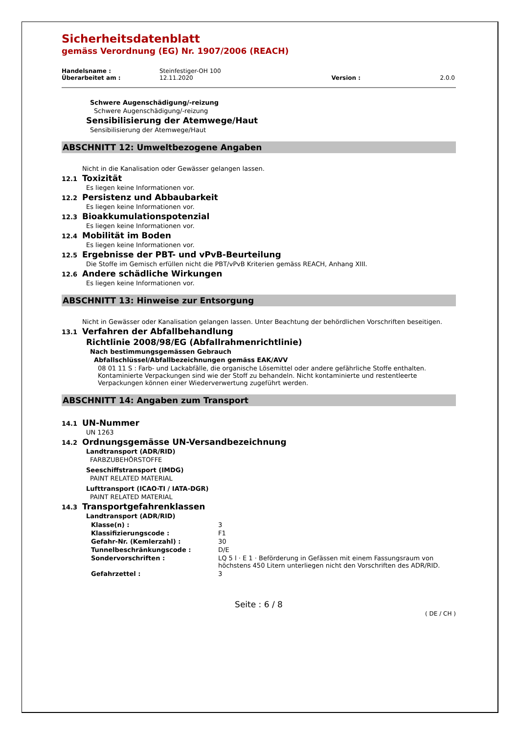Sicherheitsdatenblatt
gemäss Verordnung (EG) Nr. 1907/2006 (REACH)
| Handelsname : | Steinfestiger-OH 100 | | |
| Überarbeitet am : | 12.11.2020 | Version : | 2.0.0 |
Schwere Augenschädigung/-reizung
Schwere Augenschädigung/-reizung
Sensibilisierung der Atemwege/Haut
Sensibilisierung der Atemwege/Haut
ABSCHNITT 12: Umweltbezogene Angaben
Nicht in die Kanalisation oder Gewässer gelangen lassen.
12.1 Toxizität
Es liegen keine Informationen vor.
12.2 Persistenz und Abbaubarkeit
Es liegen keine Informationen vor.
12.3 Bioakkumulationspotenzial
Es liegen keine Informationen vor.
12.4 Mobilität im Boden
Es liegen keine Informationen vor.
12.5 Ergebnisse der PBT- und vPvB-Beurteilung
Die Stoffe im Gemisch erfüllen nicht die PBT/vPvB Kriterien gemäss REACH, Anhang XIII.
12.6 Andere schädliche Wirkungen
Es liegen keine Informationen vor.
ABSCHNITT 13: Hinweise zur Entsorgung
Nicht in Gewässer oder Kanalisation gelangen lassen. Unter Beachtung der behördlichen Vorschriften beseitigen.
13.1 Verfahren der Abfallbehandlung
Richtlinie 2008/98/EG (Abfallrahmenrichtlinie)
Nach bestimmungsgemässen Gebrauch
Abfallschlüssel/Abfallbezeichnungen gemäss EAK/AVV
08 01 11 S : Farb- und Lackabfälle, die organische Lösemittel oder andere gefährliche Stoffe enthalten.
Kontaminierte Verpackungen sind wie der Stoff zu behandeln. Nicht kontaminierte und restentleerte Verpackungen können einer Wiederverwertung zugeführt werden.
ABSCHNITT 14: Angaben zum Transport
14.1 UN-Nummer
UN 1263
14.2 Ordnungsgemässe UN-Versandbezeichnung
Landtransport (ADR/RID)
FARBZUBEHÖRSTOFFE
Seeschiffstransport (IMDG)
PAINT RELATED MATERIAL
Lufttransport (ICAO-TI / IATA-DGR)
PAINT RELATED MATERIAL
14.3 Transportgefahrenklassen
Landtransport (ADR/RID)
| Klasse(n) : | 3 |
| Klassifizierungscode : | F1 |
| Gefahr-Nr. (Kemlerzahl) : | 30 |
| Tunnelbeschränkungscode : | D/E |
| Sondervorschriften : | LQ 5 l · E 1 · Beförderung in Gefässen mit einem Fassungsraum von höchstens 450 Litern unterliegen nicht den Vorschriften des ADR/RID. |
| Gefahrzettel : | 3 |
Seite : 6 / 8
( DE / CH )